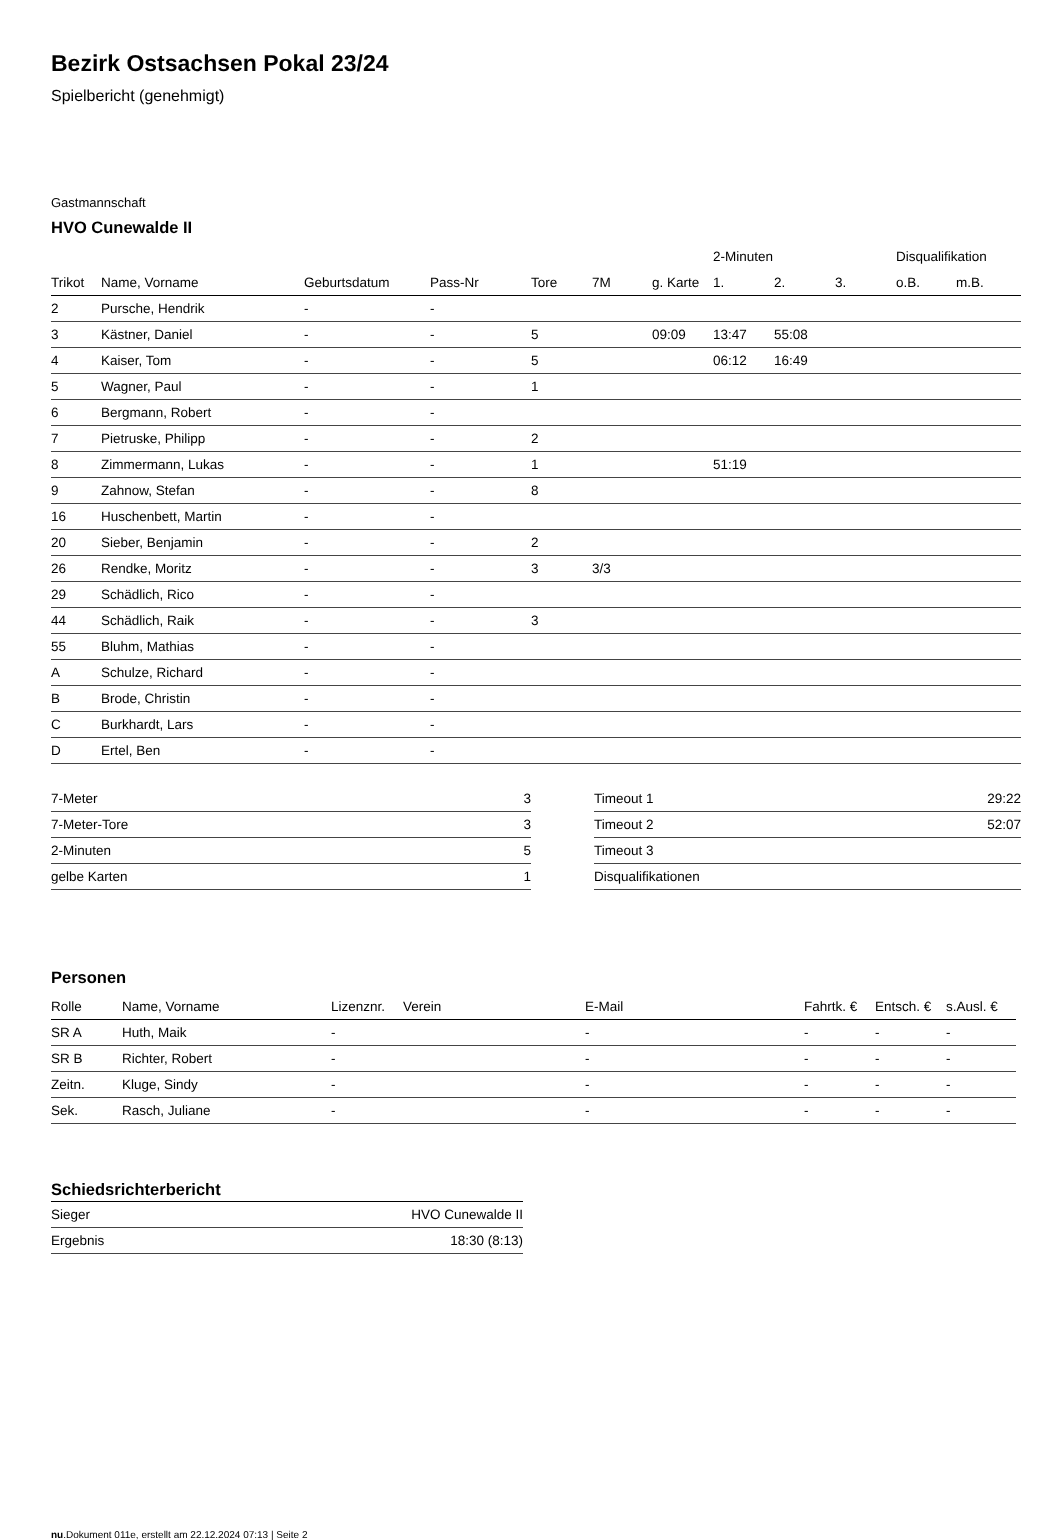Bezirk Ostsachsen Pokal 23/24
Spielbericht (genehmigt)
Gastmannschaft
HVO Cunewalde II
| | | | | | | | 2-Minuten | | | Disqualifikation | |
| --- | --- | --- | --- | --- | --- | --- | --- | --- | --- | --- | --- |
| Trikot | Name, Vorname | Geburtsdatum | Pass-Nr | Tore | 7M | g. Karte | 1. | 2. | 3. | o.B. | m.B. |
| 2 | Pursche, Hendrik | - | - | | | | | | | | |
| 3 | Kästner, Daniel | - | - | 5 | | 09:09 | 13:47 | 55:08 | | | |
| 4 | Kaiser, Tom | - | - | 5 | | | 06:12 | 16:49 | | | |
| 5 | Wagner, Paul | - | - | 1 | | | | | | | |
| 6 | Bergmann, Robert | - | - | | | | | | | | |
| 7 | Pietruske, Philipp | - | - | 2 | | | | | | | |
| 8 | Zimmermann, Lukas | - | - | 1 | | | 51:19 | | | | |
| 9 | Zahnow, Stefan | - | - | 8 | | | | | | | |
| 16 | Huschenbett, Martin | - | - | | | | | | | | |
| 20 | Sieber, Benjamin | - | - | 2 | | | | | | | |
| 26 | Rendke, Moritz | - | - | 3 | 3/3 | | | | | | |
| 29 | Schädlich, Rico | - | - | | | | | | | | |
| 44 | Schädlich, Raik | - | - | 3 | | | | | | | |
| 55 | Bluhm, Mathias | - | - | | | | | | | | |
| A | Schulze, Richard | - | - | | | | | | | | |
| B | Brode, Christin | - | - | | | | | | | | |
| C | Burkhardt, Lars | - | - | | | | | | | | |
| D | Ertel, Ben | - | - | | | | | | | | |
| 7-Meter | 3 |
| 7-Meter-Tore | 3 |
| 2-Minuten | 5 |
| gelbe Karten | 1 |
| Timeout 1 | 29:22 |
| Timeout 2 | 52:07 |
| Timeout 3 | |
| Disqualifikationen | |
Personen
| Rolle | Name, Vorname | Lizenznr. | Verein | E-Mail | Fahrtk. € | Entsch. € | s.Ausl. € |
| --- | --- | --- | --- | --- | --- | --- | --- |
| SR A | Huth, Maik | - | | - | - | - | - |
| SR B | Richter, Robert | - | | - | - | - | - |
| Zeitn. | Kluge, Sindy | - | | - | - | - | - |
| Sek. | Rasch, Juliane | - | | - | - | - | - |
Schiedsrichterbericht
| Sieger | HVO Cunewalde II |
| Ergebnis | 18:30 (8:13) |
nu.Dokument 011e, erstellt am 22.12.2024 07:13 | Seite 2